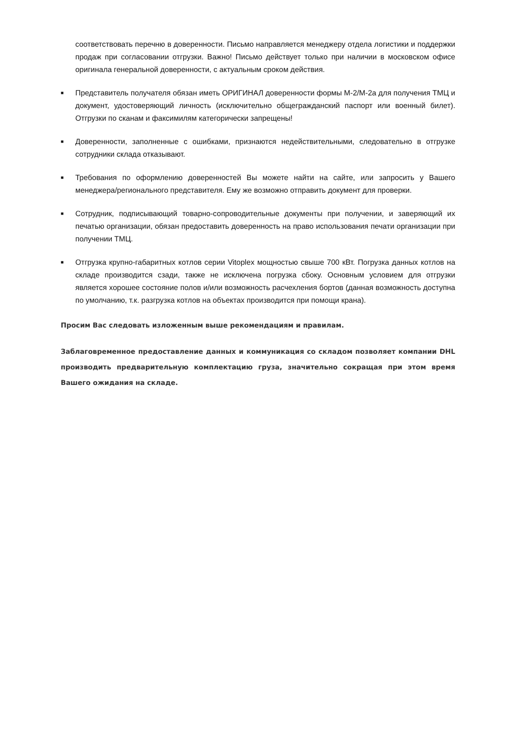соответствовать перечню в доверенности. Письмо направляется менеджеру отдела логистики и поддержки продаж при согласовании отгрузки. Важно! Письмо действует только при наличии в московском офисе оригинала генеральной доверенности, с актуальным сроком действия.
■
Представитель получателя обязан иметь ОРИГИНАЛ доверенности формы М-2/М-2а для получения ТМЦ и документ, удостоверяющий личность (исключительно общегражданский паспорт или военный билет). Отгрузки по сканам и факсимилям категорически запрещены!
■
Доверенности, заполненные с ошибками, признаются недействительными, следовательно в отгрузке сотрудники склада отказывают.
■
Требования по оформлению доверенностей Вы можете найти на сайте, или запросить у Вашего менеджера/регионального представителя. Ему же возможно отправить документ для проверки.
■
Сотрудник, подписывающий товарно-сопроводительные документы при получении, и заверяющий их печатью организации, обязан предоставить доверенность на право использования печати организации при получении ТМЦ.
■
Отгрузка крупно-габаритных котлов серии Vitoplex мощностью свыше 700 кВт. Погрузка данных котлов на складе производится сзади, также не исключена погрузка сбоку. Основным условием для отгрузки является хорошее состояние полов и/или возможность расчехления бортов (данная возможность доступна по умолчанию, т.к. разгрузка котлов на объектах производится при помощи крана).
Просим Вас следовать изложенным выше рекомендациям и правилам.
Заблаговременное предоставление данных и коммуникация со складом позволяет компании DHL производить предварительную комплектацию груза, значительно сокращая при этом время Вашего ожидания на складе.